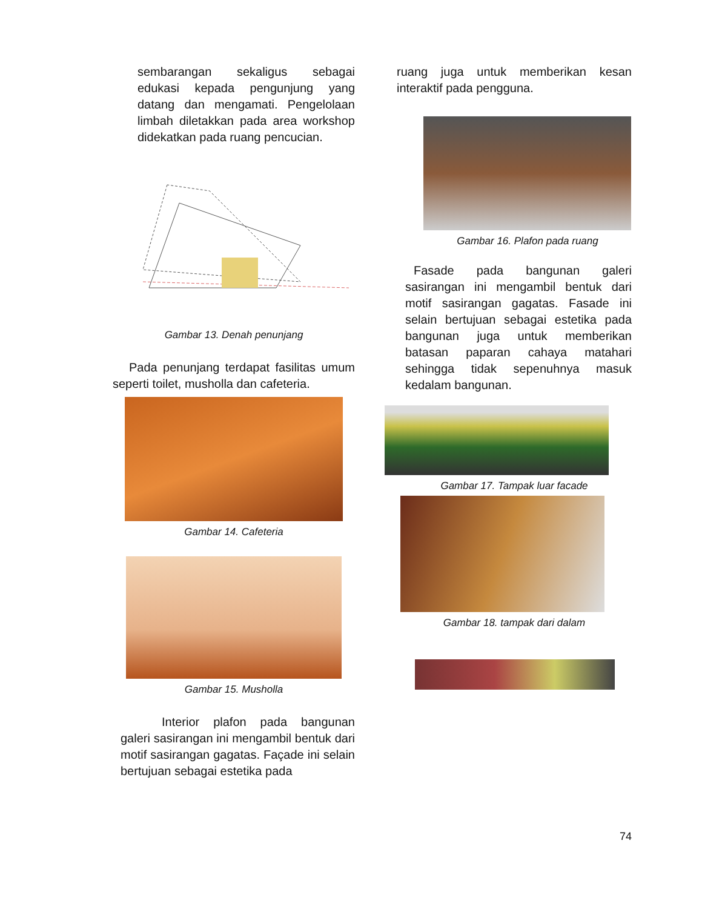sembarangan sekaligus sebagai edukasi kepada pengunjung yang datang dan mengamati. Pengelolaan limbah diletakkan pada area workshop didekatkan pada ruang pencucian.
Gambar 13. Denah penunjang
Pada penunjang terdapat fasilitas umum seperti toilet, musholla dan cafeteria.
Gambar 14. Cafeteria
Gambar 15. Musholla
Interior plafon pada bangunan galeri sasirangan ini mengambil bentuk dari motif sasirangan gagatas. Façade ini selain bertujuan sebagai estetika pada
ruang juga untuk memberikan kesan interaktif pada pengguna.
Gambar 16. Plafon pada ruang
Fasade pada bangunan galeri sasirangan ini mengambil bentuk dari motif sasirangan gagatas. Fasade ini selain bertujuan sebagai estetika pada bangunan juga untuk memberikan batasan paparan cahaya matahari sehingga tidak sepenuhnya masuk kedalam bangunan.
Gambar 17. Tampak luar facade
Gambar 18. tampak dari dalam
74